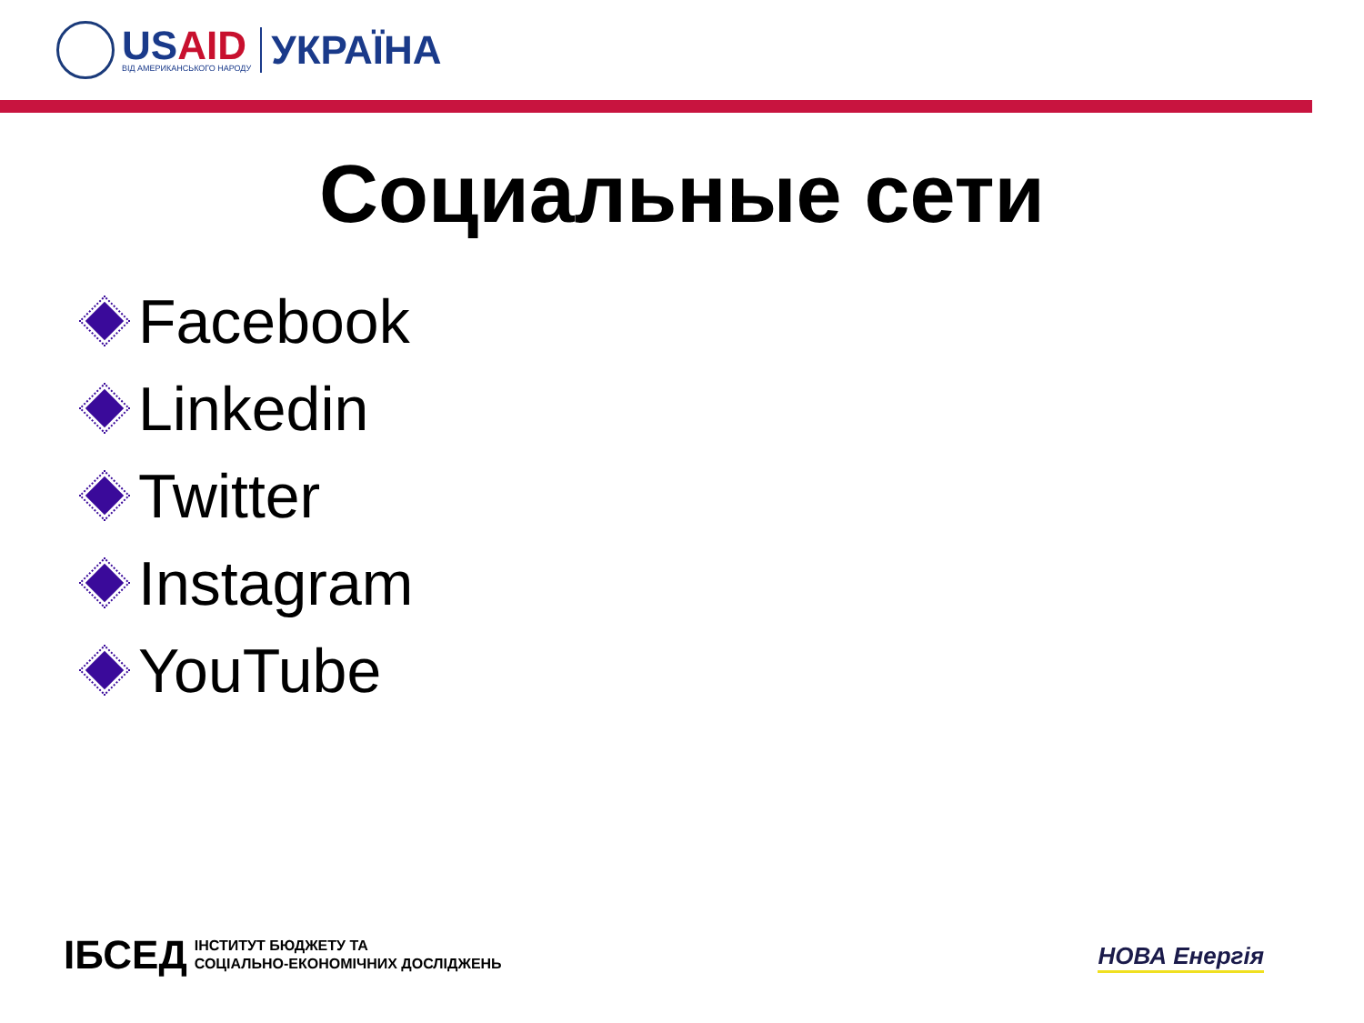USAID
ВІД АМЕРИКАНСЬКОГО НАРОДУ
УКРАЇНА
Социальные сети
Facebook
Linkedin
Twitter
Instagram
YouTube
ІБСЕД
ІНСТИТУТ БЮДЖЕТУ ТА
СОЦІАЛЬНО-ЕКОНОМІЧНИХ ДОСЛІДЖЕНЬ
НОВА Енергія